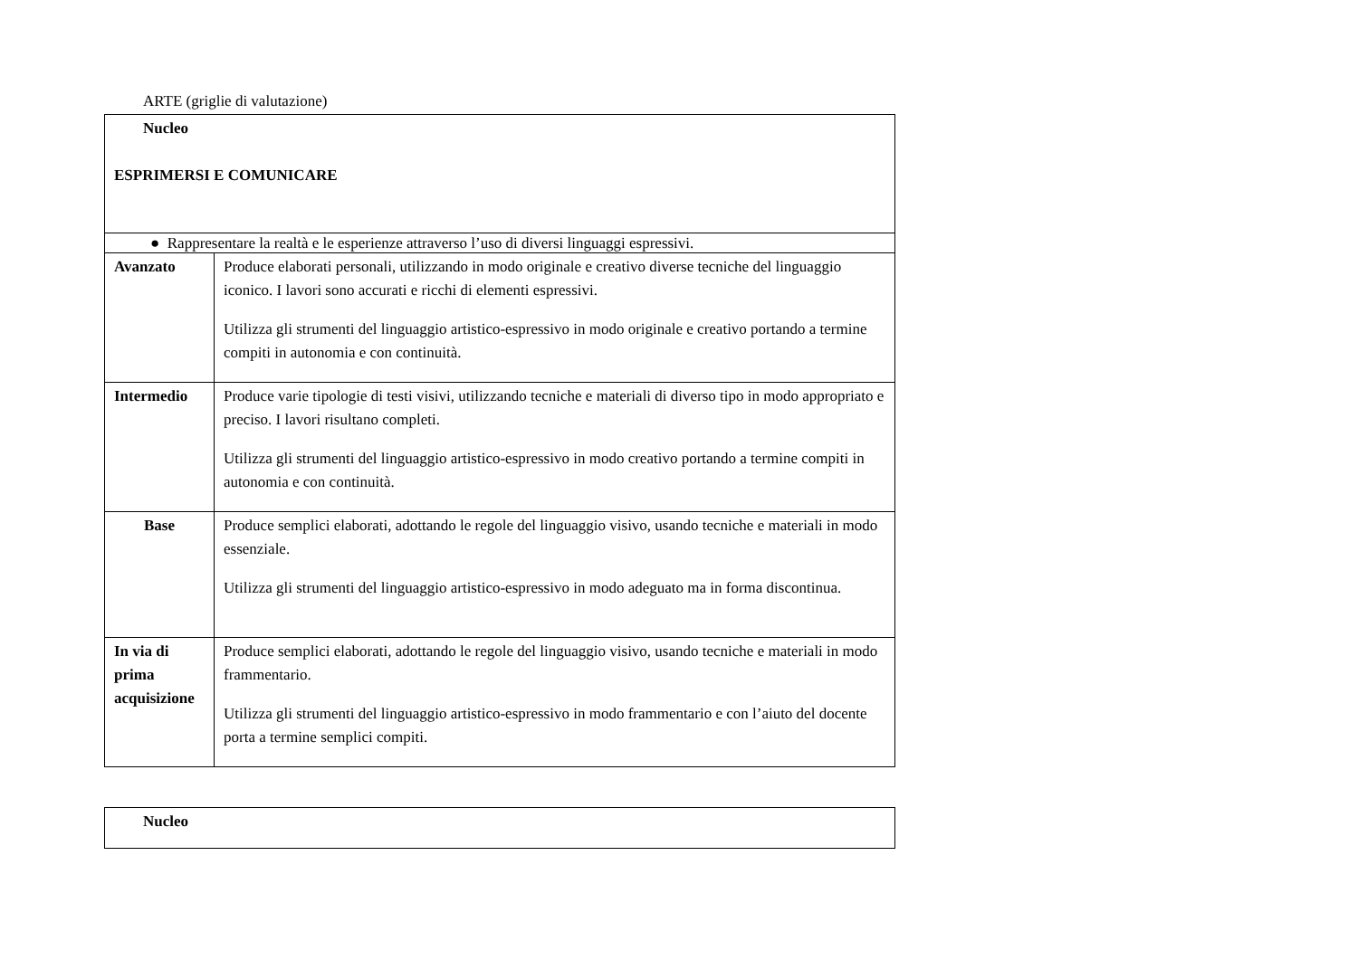ARTE (griglie di valutazione)
| Nucleo ESPRIMERSI E COMUNICARE | |
| ● Rappresentare la realtà e le esperienze attraverso l’uso di diversi linguaggi espressivi. | |
| Avanzato | Produce elaborati personali, utilizzando in modo originale e creativo diverse tecniche del linguaggio iconico. I lavori sono accurati e ricchi di elementi espressivi. Utilizza gli strumenti del linguaggio artistico-espressivo in modo originale e creativo portando a termine compiti in autonomia e con continuità. |
| Intermedio | Produce varie tipologie di testi visivi, utilizzando tecniche e materiali di diverso tipo in modo appropriato e preciso. I lavori risultano completi. Utilizza gli strumenti del linguaggio artistico-espressivo in modo creativo portando a termine compiti in autonomia e con continuità. |
| Base | Produce semplici elaborati, adottando le regole del linguaggio visivo, usando tecniche e materiali in modo essenziale. Utilizza gli strumenti del linguaggio artistico-espressivo in modo adeguato ma in forma discontinua. |
| In via di prima acquisizione | Produce semplici elaborati, adottando le regole del linguaggio visivo, usando tecniche e materiali in modo frammentario. Utilizza gli strumenti del linguaggio artistico-espressivo in modo frammentario e con l’aiuto del docente porta a termine semplici compiti. |
| Nucleo |